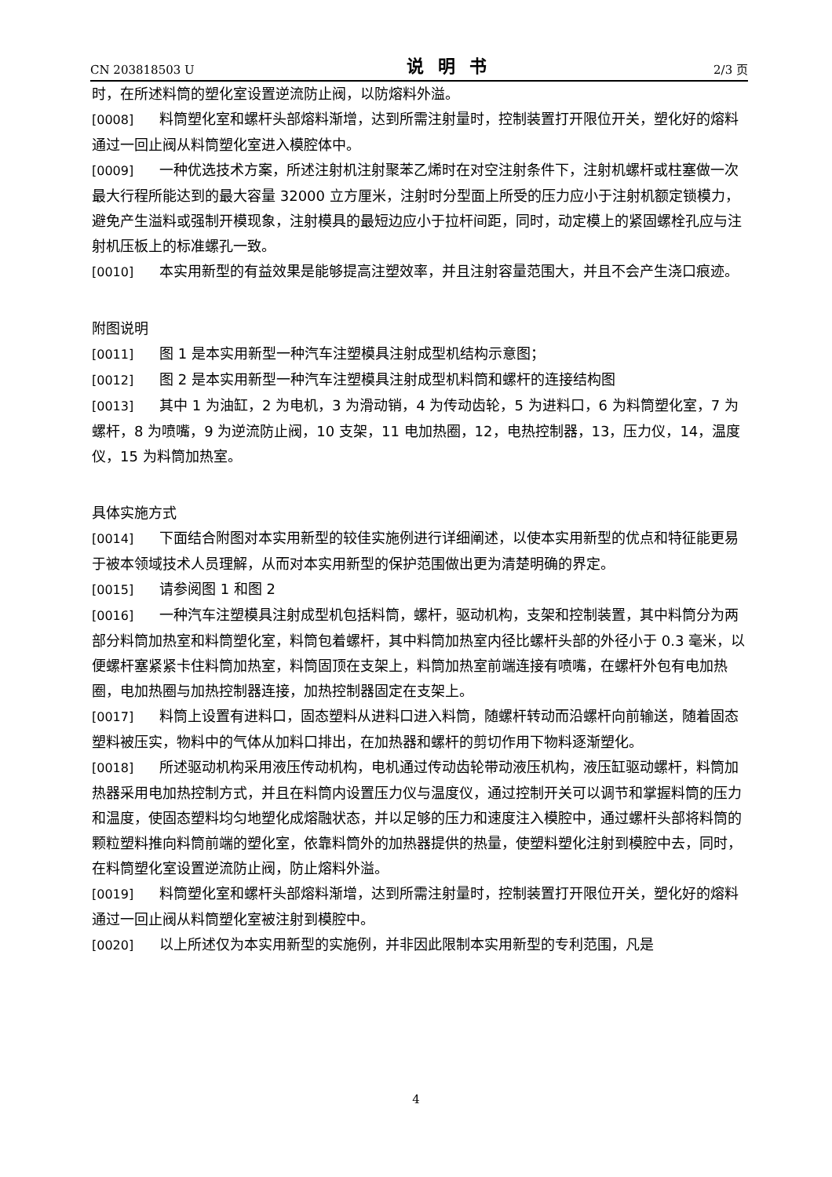CN 203818503 U 说明书 2/3 页
时，在所述料筒的塑化室设置逆流防止阀，以防熔料外溢。
[0008] 料筒塑化室和螺杆头部熔料渐增，达到所需注射量时，控制装置打开限位开关，塑化好的熔料通过一回止阀从料筒塑化室进入模腔体中。
[0009] 一种优选技术方案，所述注射机注射聚苯乙烯时在对空注射条件下，注射机螺杆或柱塞做一次最大行程所能达到的最大容量 32000 立方厘米，注射时分型面上所受的压力应小于注射机额定锁模力，避免产生溢料或强制开模现象，注射模具的最短边应小于拉杆间距，同时，动定模上的紧固螺栓孔应与注射机压板上的标准螺孔一致。
[0010] 本实用新型的有益效果是能够提高注塑效率，并且注射容量范围大，并且不会产生浇口痕迹。
附图说明
[0011] 图 1 是本实用新型一种汽车注塑模具注射成型机结构示意图；
[0012] 图 2 是本实用新型一种汽车注塑模具注射成型机料筒和螺杆的连接结构图
[0013] 其中 1 为油缸，2 为电机，3 为滑动销，4 为传动齿轮，5 为进料口，6 为料筒塑化室，7 为螺杆，8 为喷嘴，9 为逆流防止阀，10 支架，11 电加热圈，12，电热控制器，13，压力仪，14，温度仪，15 为料筒加热室。
具体实施方式
[0014] 下面结合附图对本实用新型的较佳实施例进行详细阐述，以使本实用新型的优点和特征能更易于被本领域技术人员理解，从而对本实用新型的保护范围做出更为清楚明确的界定。
[0015] 请参阅图 1 和图 2
[0016] 一种汽车注塑模具注射成型机包括料筒，螺杆，驱动机构，支架和控制装置，其中料筒分为两部分料筒加热室和料筒塑化室，料筒包着螺杆，其中料筒加热室内径比螺杆头部的外径小于 0.3 毫米，以便螺杆塞紧紧卡住料筒加热室，料筒固顶在支架上，料筒加热室前端连接有喷嘴，在螺杆外包有电加热圈，电加热圈与加热控制器连接，加热控制器固定在支架上。
[0017] 料筒上设置有进料口，固态塑料从进料口进入料筒，随螺杆转动而沿螺杆向前输送，随着固态塑料被压实，物料中的气体从加料口排出，在加热器和螺杆的剪切作用下物料逐渐塑化。
[0018] 所述驱动机构采用液压传动机构，电机通过传动齿轮带动液压机构，液压缸驱动螺杆，料筒加热器采用电加热控制方式，并且在料筒内设置压力仪与温度仪，通过控制开关可以调节和掌握料筒的压力和温度，使固态塑料均匀地塑化成熔融状态，并以足够的压力和速度注入模腔中，通过螺杆头部将料筒的颗粒塑料推向料筒前端的塑化室，依靠料筒外的加热器提供的热量，使塑料塑化注射到模腔中去，同时，在料筒塑化室设置逆流防止阀，防止熔料外溢。
[0019] 料筒塑化室和螺杆头部熔料渐增，达到所需注射量时，控制装置打开限位开关，塑化好的熔料通过一回止阀从料筒塑化室被注射到模腔中。
[0020] 以上所述仅为本实用新型的实施例，并非因此限制本实用新型的专利范围，凡是
4